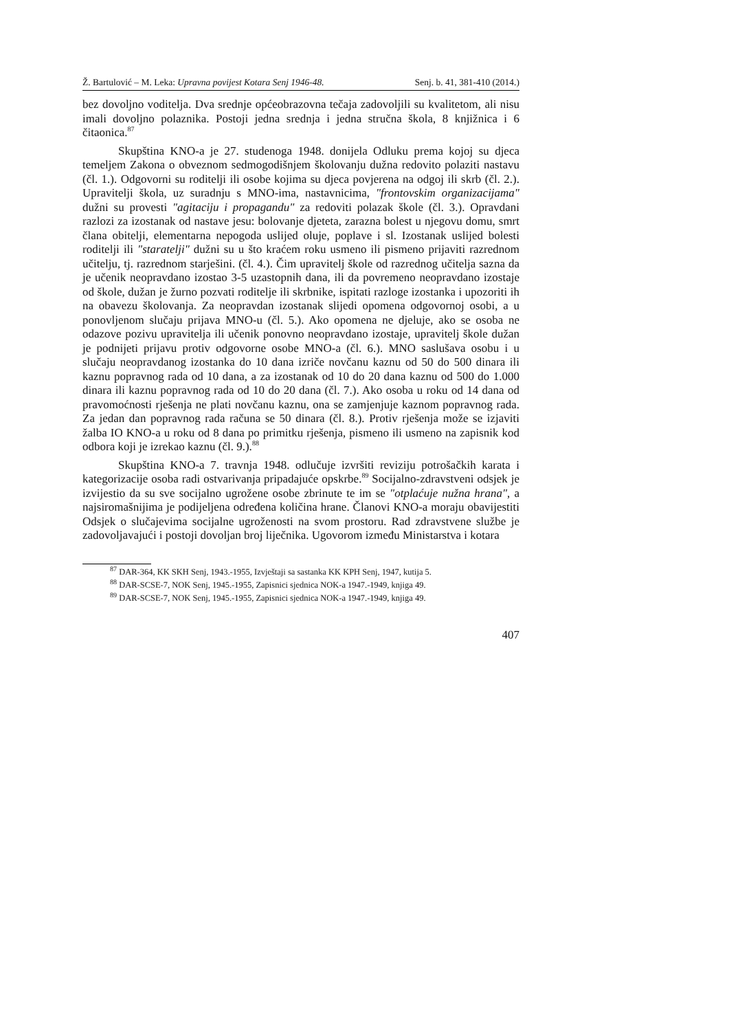Ž. Bartulović – M. Leka: Upravna povijest Kotara Senj 1946-48. Senj. b. 41, 381-410 (2014.)
bez dovoljno voditelja. Dva srednje općeobrazovna tečaja zadovoljili su kvalitetom, ali nisu imali dovoljno polaznika. Postoji jedna srednja i jedna stručna škola, 8 knjižnica i 6 čitaonica.<sup>87</sup>
Skupština KNO-a je 27. studenoga 1948. donijela Odluku prema kojoj su djeca temeljem Zakona o obveznom sedmogodišnjem školovanju dužna redovito polaziti nastavu (čl. 1.). Odgovorni su roditelji ili osobe kojima su djeca povjerena na odgoj ili skrb (čl. 2.). Upravitelji škola, uz suradnju s MNO-ima, nastavnicima, "frontovskim organizacijama" dužni su provesti "agitaciju i propagandu" za redoviti polazak škole (čl. 3.). Opravdani razlozi za izostanak od nastave jesu: bolovanje djeteta, zarazna bolest u njegovu domu, smrt člana obitelji, elementarna nepogoda uslijed oluje, poplave i sl. Izostanak uslijed bolesti roditelji ili "staratelji" dužni su u što kraćem roku usmeno ili pismeno prijaviti razrednom učitelju, tj. razrednom starješini. (čl. 4.). Čim upravitelj škole od razrednog učitelja sazna da je učenik neopravdano izostao 3-5 uzastopnih dana, ili da povremeno neopravdano izostaje od škole, dužan je žurno pozvati roditelje ili skrbnike, ispitati razloge izostanka i upozoriti ih na obavezu školovanja. Za neopravdan izostanak slijedi opomena odgovornoj osobi, a u ponovljenom slučaju prijava MNO-u (čl. 5.). Ako opomena ne djeluje, ako se osoba ne odazove pozivu upravitelja ili učenik ponovno neopravdano izostaje, upravitelj škole dužan je podnijeti prijavu protiv odgovorne osobe MNO-a (čl. 6.). MNO saslušava osobu i u slučaju neopravdanog izostanka do 10 dana izriče novčanu kaznu od 50 do 500 dinara ili kaznu popravnog rada od 10 dana, a za izostanak od 10 do 20 dana kaznu od 500 do 1.000 dinara ili kaznu popravnog rada od 10 do 20 dana (čl. 7.). Ako osoba u roku od 14 dana od pravomoćnosti rješenja ne plati novčanu kaznu, ona se zamjenjuje kaznom popravnog rada. Za jedan dan popravnog rada računa se 50 dinara (čl. 8.). Protiv rješenja može se izjaviti žalba IO KNO-a u roku od 8 dana po primitku rješenja, pismeno ili usmeno na zapisnik kod odbora koji je izrekao kaznu (čl. 9.).<sup>88</sup>
Skupština KNO-a 7. travnja 1948. odlučuje izvršiti reviziju potrošačkih karata i kategorizacije osoba radi ostvarivanja pripadajuće opskrbe.<sup>89</sup> Socijalno-zdravstveni odsjek je izvijestio da su sve socijalno ugrožene osobe zbrinute te im se "otplaćuje nužna hrana", a najsiromašnijima je podijeljena određena količina hrane. Članovi KNO-a moraju obavijestiti Odsjek o slučajevima socijalne ugroženosti na svom prostoru. Rad zdravstvene službe je zadovoljavajući i postoji dovoljan broj liječnika. Ugovorom između Ministarstva i kotara
<sup>87</sup> DAR-364, KK SKH Senj, 1943.-1955, Izvještaji sa sastanka KK KPH Senj, 1947, kutija 5.
<sup>88</sup> DAR-SCSE-7, NOK Senj, 1945.-1955, Zapisnici sjednica NOK-a 1947.-1949, knjiga 49.
<sup>89</sup> DAR-SCSE-7, NOK Senj, 1945.-1955, Zapisnici sjednica NOK-a 1947.-1949, knjiga 49.
407